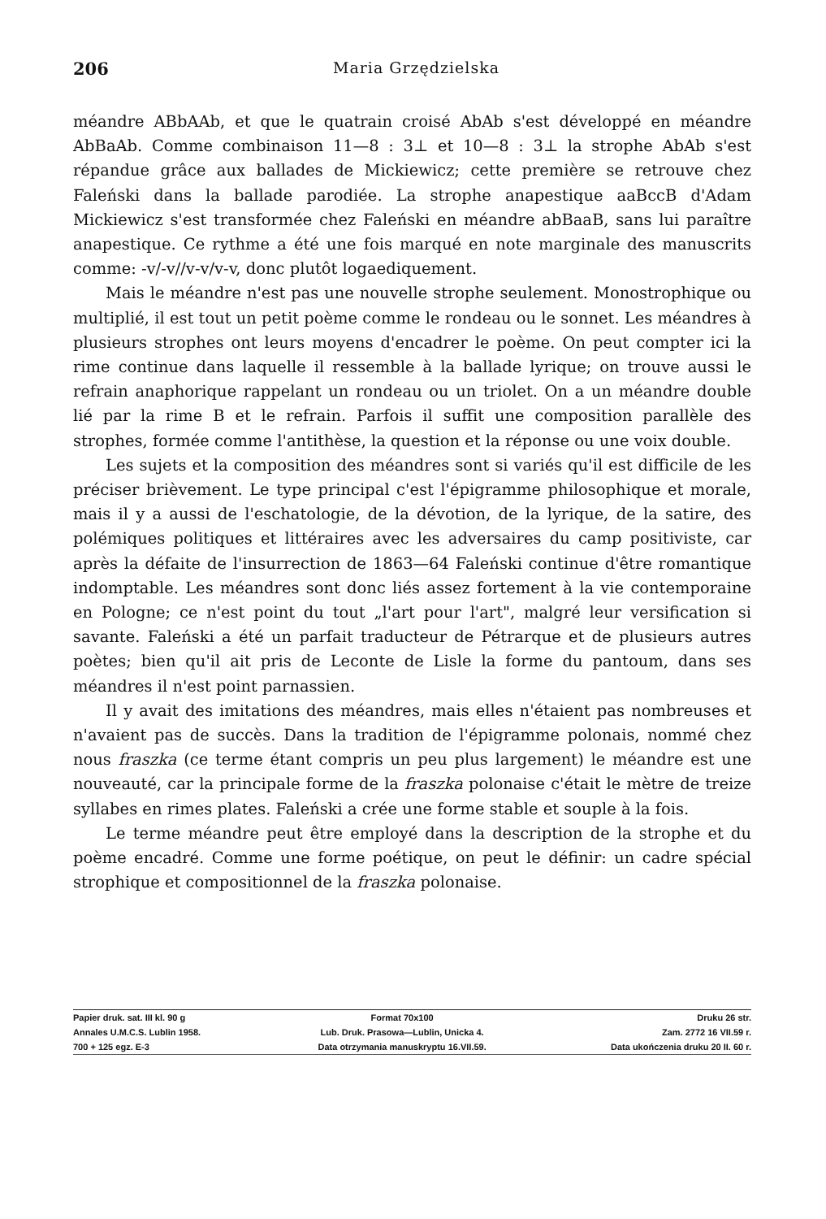206 Maria Grzędzielska
méandre ABbAAb, et que le quatrain croisé AbAb s'est développé en méandre AbBaAb. Comme combinaison 11—8 : 3⊥ et 10—8 : 3⊥ la strophe AbAb s'est répandue grâce aux ballades de Mickiewicz; cette première se retrouve chez Faleński dans la ballade parodiée. La strophe anapestique aaBccB d'Adam Mickiewicz s'est transformée chez Faleński en méandre abBaaB, sans lui paraître anapestique. Ce rythme a été une fois marqué en note marginale des manuscrits comme: -v/-v//v-v/v-v, donc plutôt logaediquement.
Mais le méandre n'est pas une nouvelle strophe seulement. Monostrophique ou multiplié, il est tout un petit poème comme le rondeau ou le sonnet. Les méandres à plusieurs strophes ont leurs moyens d'encadrer le poème. On peut compter ici la rime continue dans laquelle il ressemble à la ballade lyrique; on trouve aussi le refrain anaphorique rappelant un rondeau ou un triolet. On a un méandre double lié par la rime B et le refrain. Parfois il suffit une composition parallèle des strophes, formée comme l'antithèse, la question et la réponse ou une voix double.
Les sujets et la composition des méandres sont si variés qu'il est difficile de les préciser brièvement. Le type principal c'est l'épigramme philosophique et morale, mais il y a aussi de l'eschatologie, de la dévotion, de la lyrique, de la satire, des polémiques politiques et littéraires avec les adversaires du camp positiviste, car après la défaite de l'insurrection de 1863—64 Faleński continue d'être romantique indomptable. Les méandres sont donc liés assez fortement à la vie contemporaine en Pologne; ce n'est point du tout „l'art pour l'art", malgré leur versification si savante. Faleński a été un parfait traducteur de Pétrarque et de plusieurs autres poètes; bien qu'il ait pris de Leconte de Lisle la forme du pantoum, dans ses méandres il n'est point parnassien.
Il y avait des imitations des méandres, mais elles n'étaient pas nombreuses et n'avaient pas de succès. Dans la tradition de l'épigramme polonais, nommé chez nous fraszka (ce terme étant compris un peu plus largement) le méandre est une nouveauté, car la principale forme de la fraszka polonaise c'était le mètre de treize syllabes en rimes plates. Faleński a crée une forme stable et souple à la fois.
Le terme méandre peut être employé dans la description de la strophe et du poème encadré. Comme une forme poétique, on peut le définir: un cadre spécial strophique et compositionnel de la fraszka polonaise.
| Papier druk. sat. III kl. 90 g | Format 70x100 | Druku 26 str. |
| Annales U.M.C.S. Lublin 1958. | Lub. Druk. Prasowa—Lublin, Unicka 4. | Zam. 2772 16 VII.59 r. |
| 700 + 125 egz. E-3 | Data otrzymania manuskryptu 16.VII.59. | Data ukończenia druku 20 II. 60 r. |